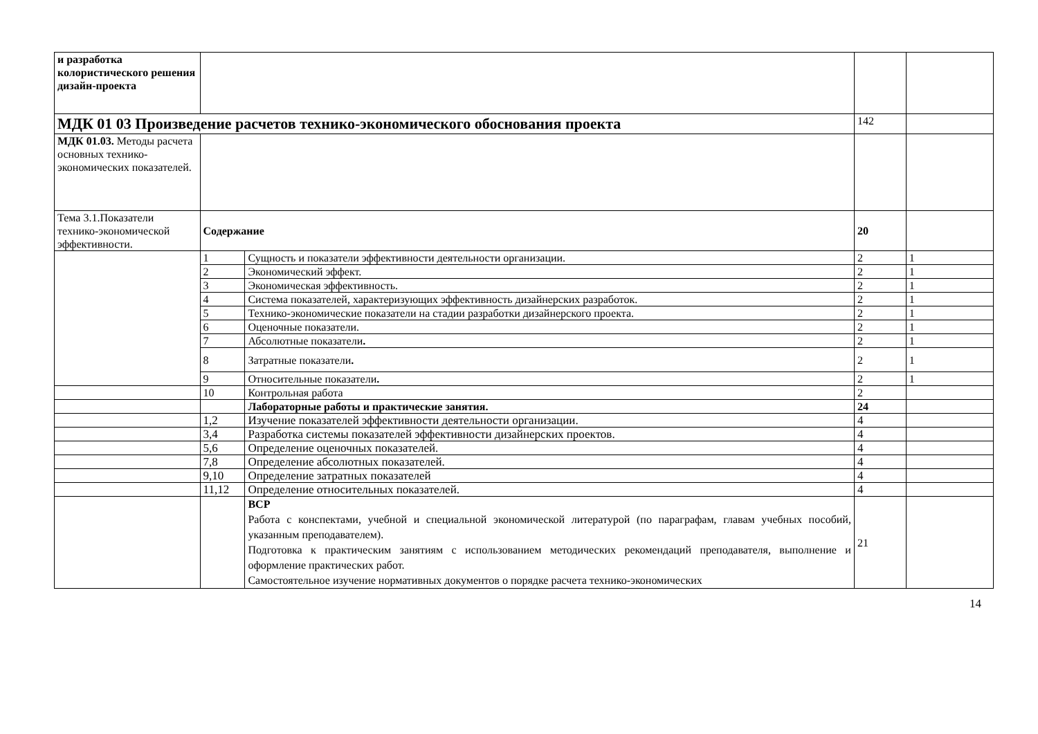| и разработка колористического решения дизайн-проекта | | | | |
| МДК 01 03 Произведение расчетов технико-экономического обоснования проекта | | | 142 | |
| МДК 01.03. Методы расчета основных технико-экономических показателей. | | | | |
| Тема 3.1.Показатели технико-экономической эффективности. | Содержание | | 20 | |
| | 1 | Сущность и показатели эффективности деятельности организации. | 2 | 1 |
| | 2 | Экономический эффект. | 2 | 1 |
| | 3 | Экономическая эффективность. | 2 | 1 |
| | 4 | Система показателей, характеризующих эффективность дизайнерских разработок. | 2 | 1 |
| | 5 | Технико-экономические показатели на стадии разработки дизайнерского проекта. | 2 | 1 |
| | 6 | Оценочные показатели. | 2 | 1 |
| | 7 | Абсолютные показатели . | 2 | 1 |
| | 8 | Затратные показатели . | 2 | 1 |
| | 9 | Относительные показатели . | 2 | 1 |
| | 10 | Контрольная работа | 2 | |
| | | Лабораторные работы и практические занятия. | 24 | |
| | 1,2 | Изучение показателей эффективности деятельности организации. | 4 | |
| | 3,4 | Разработка системы показателей эффективности дизайнерских проектов. | 4 | |
| | 5,6 | Определение оценочных показателей. | 4 | |
| | 7,8 | Определение абсолютных показателей. | 4 | |
| | 9,10 | Определение затратных показателей | 4 | |
| | 11,12 | Определение относительных показателей. | 4 | |
| | | ВСР Работа с конспектами, учебной и специальной экономической литературой (по параграфам, главам учебных пособий, указанным преподавателем). Подготовка к практическим занятиям с использованием методических рекомендаций преподавателя, выполнение и оформление практических работ. Самостоятельное изучение нормативных документов о порядке расчета технико-экономических | 21 | |
14